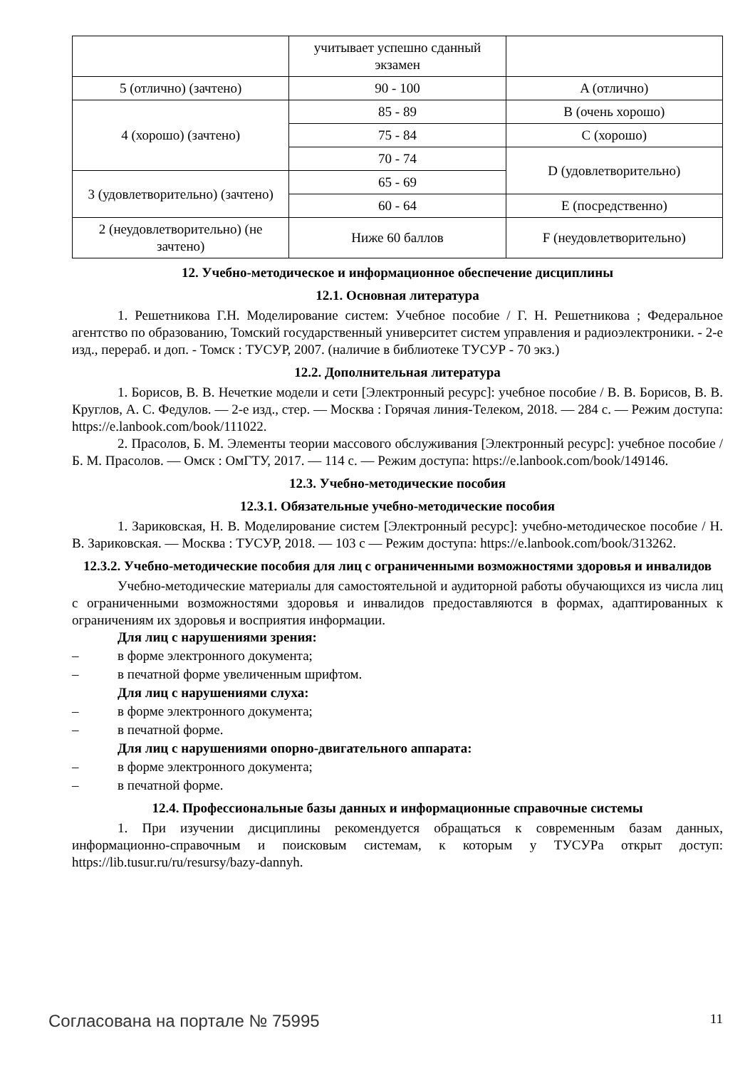| | учитывает успешно сданный экзамен | |
| 5 (отлично) (зачтено) | 90 - 100 | A (отлично) |
| 4 (хорошо) (зачтено) | 85 - 89 | B (очень хорошо) |
| | 75 - 84 | C (хорошо) |
| | 70 - 74 | D (удовлетворительно) |
| 3 (удовлетворительно) (зачтено) | 65 - 69 | |
| | 60 - 64 | E (посредственно) |
| 2 (неудовлетворительно) (не зачтено) | Ниже 60 баллов | F (неудовлетворительно) |
12. Учебно-методическое и информационное обеспечение дисциплины
12.1. Основная литература
1. Решетникова Г.Н. Моделирование систем: Учебное пособие / Г. Н. Решетникова ; Федеральное агентство по образованию, Томский государственный университет систем управления и радиоэлектроники. - 2-е изд., перераб. и доп. - Томск : ТУСУР, 2007. (наличие в библиотеке ТУСУР - 70 экз.)
12.2. Дополнительная литература
1. Борисов, В. В. Нечеткие модели и сети [Электронный ресурс]: учебное пособие / В. В. Борисов, В. В. Круглов, А. С. Федулов. — 2-е изд., стер. — Москва : Горячая линия-Телеком, 2018. — 284 с. — Режим доступа: https://e.lanbook.com/book/111022.
2. Прасолов, Б. М. Элементы теории массового обслуживания [Электронный ресурс]: учебное пособие / Б. М. Прасолов. — Омск : ОмГТУ, 2017. — 114 с. — Режим доступа: https://e.lanbook.com/book/149146.
12.3. Учебно-методические пособия
12.3.1. Обязательные учебно-методические пособия
1. Зариковская, Н. В. Моделирование систем [Электронный ресурс]: учебно-методическое пособие / Н. В. Зариковская. — Москва : ТУСУР, 2018. — 103 с — Режим доступа: https://e.lanbook.com/book/313262.
12.3.2. Учебно-методические пособия для лиц с ограниченными возможностями здоровья и инвалидов
Учебно-методические материалы для самостоятельной и аудиторной работы обучающихся из числа лиц с ограниченными возможностями здоровья и инвалидов предоставляются в формах, адаптированных к ограничениям их здоровья и восприятия информации.
Для лиц с нарушениями зрения:
– в форме электронного документа;
– в печатной форме увеличенным шрифтом.
Для лиц с нарушениями слуха:
– в форме электронного документа;
– в печатной форме.
Для лиц с нарушениями опорно-двигательного аппарата:
– в форме электронного документа;
– в печатной форме.
12.4. Профессиональные базы данных и информационные справочные системы
1. При изучении дисциплины рекомендуется обращаться к современным базам данных, информационно-справочным и поисковым системам, к которым у ТУСУРа открыт доступ: https://lib.tusur.ru/ru/resursy/bazy-dannyh.
Согласована на портале № 75995 11